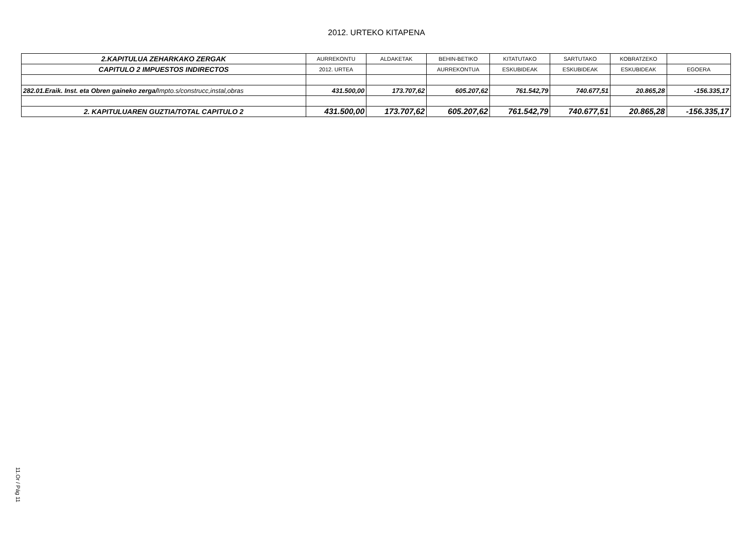2012. URTEKO KITAPENA
| 2.KAPITULUA ZEHARKAKO ZERGAK | AURREKONTU | ALDAKETAK | BEHIN-BETIKO | KITATUTAKO | SARTUTAKO | KOBRATZEKO | |
| --- | --- | --- | --- | --- | --- | --- | --- |
| CAPITULO 2 IMPUESTOS INDIRECTOS | 2012. URTEA | | AURREKONTUA | ESKUBIDEAK | ESKUBIDEAK | ESKUBIDEAK | EGOERA |
| 282.01.Eraik. Inst. eta Obren gaineko zerga/ Impto.s/construcc,instal,obras | 431.500,00 | 173.707,62 | 605.207,62 | 761.542,79 | 740.677,51 | 20.865,28 | -156.335,17 |
| 2. KAPITULUAREN GUZTIA/TOTAL CAPITULO 2 | 431.500,00 | 173.707,62 | 605.207,62 | 761.542,79 | 740.677,51 | 20.865,28 | -156.335,17 |
11.Or / Pág 11